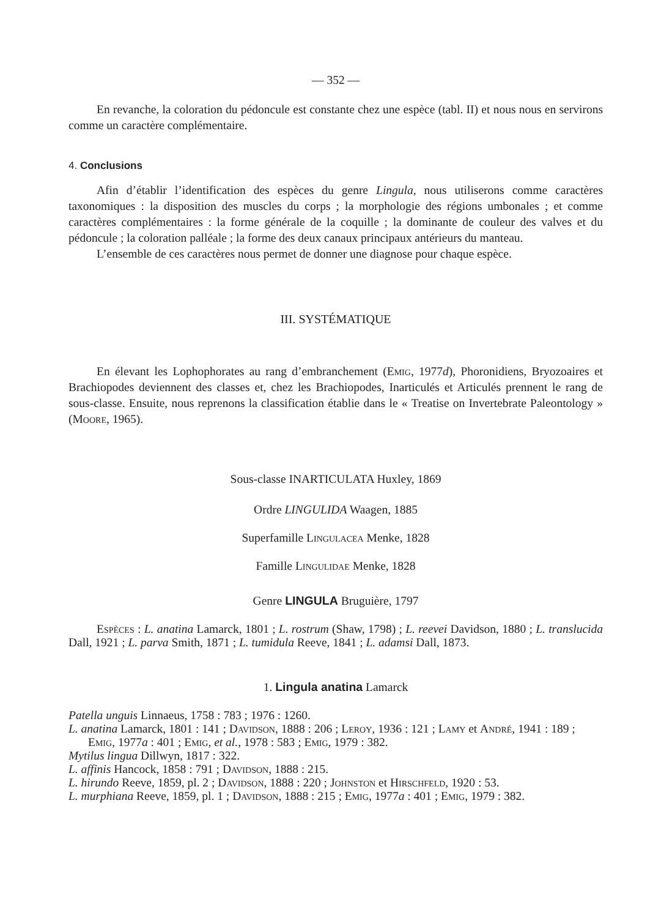— 352 —
En revanche, la coloration du pédoncule est constante chez une espèce (tabl. II) et nous nous en servirons comme un caractère complémentaire.
4. Conclusions
Afin d’établir l’identification des espèces du genre Lingula, nous utiliserons comme caractères taxonomiques : la disposition des muscles du corps ; la morphologie des régions umbonales ; et comme caractères complémentaires : la forme générale de la coquille ; la dominante de couleur des valves et du pédoncule ; la coloration palléale ; la forme des deux canaux principaux antérieurs du manteau.
L’ensemble de ces caractères nous permet de donner une diagnose pour chaque espèce.
III. SYSTÉMATIQUE
En élevant les Lophophorates au rang d’embranchement (Emig, 1977d), Phoronidiens, Bryozoaires et Brachiopodes deviennent des classes et, chez les Brachiopodes, Inarticulés et Articulés prennent le rang de sous-classe. Ensuite, nous reprenons la classification établie dans le « Treatise on Invertebrate Paleontology » (Moore, 1965).
Sous-classe INARTICULATA Huxley, 1869
Ordre LINGULIDA Waagen, 1885
Superfamille Lingulacea Menke, 1828
Famille Lingulidae Menke, 1828
Genre LINGULA Bruguière, 1797
Espèces : L. anatina Lamarck, 1801 ; L. rostrum (Shaw, 1798) ; L. reevei Davidson, 1880 ; L. translucida Dall, 1921 ; L. parva Smith, 1871 ; L. tumidula Reeve, 1841 ; L. adamsi Dall, 1873.
1. Lingula anatina Lamarck
Patella unguis Linnaeus, 1758 : 783 ; 1976 : 1260.
L. anatina Lamarck, 1801 : 141 ; Davidson, 1888 : 206 ; Leroy, 1936 : 121 ; Lamy et André, 1941 : 189 ; Emig, 1977a : 401 ; Emig, et al., 1978 : 583 ; Emig, 1979 : 382.
Mytilus lingua Dillwyn, 1817 : 322.
L. affinis Hancock, 1858 : 791 ; Davidson, 1888 : 215.
L. hirundo Reeve, 1859, pl. 2 ; Davidson, 1888 : 220 ; Johnston et Hirschfeld, 1920 : 53.
L. murphiana Reeve, 1859, pl. 1 ; Davidson, 1888 : 215 ; Emig, 1977a : 401 ; Emig, 1979 : 382.